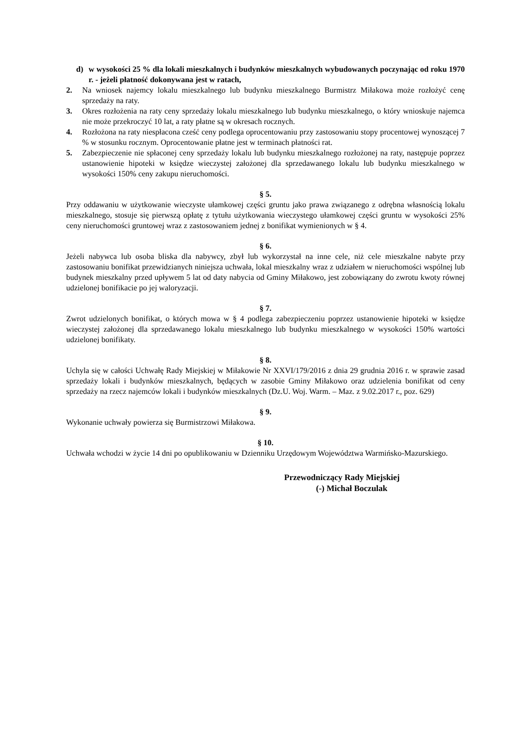d) w wysokości 25 % dla lokali mieszkalnych i budynków mieszkalnych wybudowanych poczynając od roku 1970 r. - jeżeli płatność dokonywana jest w ratach,
2. Na wniosek najemcy lokalu mieszkalnego lub budynku mieszkalnego Burmistrz Miłakowa może rozłożyć cenę sprzedaży na raty.
3. Okres rozłożenia na raty ceny sprzedaży lokalu mieszkalnego lub budynku mieszkalnego, o który wnioskuje najemca nie może przekroczyć 10 lat, a raty płatne są w okresach rocznych.
4. Rozłożona na raty niespłacona cześć ceny podlega oprocentowaniu przy zastosowaniu stopy procentowej wynoszącej 7 % w stosunku rocznym. Oprocentowanie płatne jest w terminach płatności rat.
5. Zabezpieczenie nie spłaconej ceny sprzedaży lokalu lub budynku mieszkalnego rozłożonej na raty, następuje poprzez ustanowienie hipoteki w księdze wieczystej założonej dla sprzedawanego lokalu lub budynku mieszkalnego w wysokości 150% ceny zakupu nieruchomości.
§ 5.
Przy oddawaniu w użytkowanie wieczyste ułamkowej części gruntu jako prawa związanego z odrębna własnością lokalu mieszkalnego, stosuje się pierwszą opłatę z tytułu użytkowania wieczystego ułamkowej części gruntu w wysokości 25% ceny nieruchomości gruntowej wraz z zastosowaniem jednej z bonifikat wymienionych w § 4.
§ 6.
Jeżeli nabywca lub osoba bliska dla nabywcy, zbył lub wykorzystał na inne cele, niż cele mieszkalne nabyte przy zastosowaniu bonifikat przewidzianych niniejsza uchwała, lokal mieszkalny wraz z udziałem w nieruchomości wspólnej lub budynek mieszkalny przed upływem 5 lat od daty nabycia od Gminy Miłakowo, jest zobowiązany do zwrotu kwoty równej udzielonej bonifikacie po jej waloryzacji.
§ 7.
Zwrot udzielonych bonifikat, o których mowa w § 4 podlega zabezpieczeniu poprzez ustanowienie hipoteki w księdze wieczystej założonej dla sprzedawanego lokalu mieszkalnego lub budynku mieszkalnego w wysokości 150% wartości udzielonej bonifikaty.
§ 8.
Uchyla się w całości Uchwałę Rady Miejskiej w Miłakowie Nr XXVI/179/2016 z dnia 29 grudnia 2016 r. w sprawie zasad sprzedaży lokali i budynków mieszkalnych, będących w zasobie Gminy Miłakowo oraz udzielenia bonifikat od ceny sprzedaży na rzecz najemców lokali i budynków mieszkalnych (Dz.U. Woj. Warm. – Maz. z 9.02.2017 r., poz. 629)
§ 9.
Wykonanie uchwały powierza się Burmistrzowi Miłakowa.
§ 10.
Uchwała wchodzi w życie 14 dni po opublikowaniu w Dzienniku Urzędowym Województwa Warmińsko-Mazurskiego.
Przewodniczący Rady Miejskiej
(-) Michał Boczulak